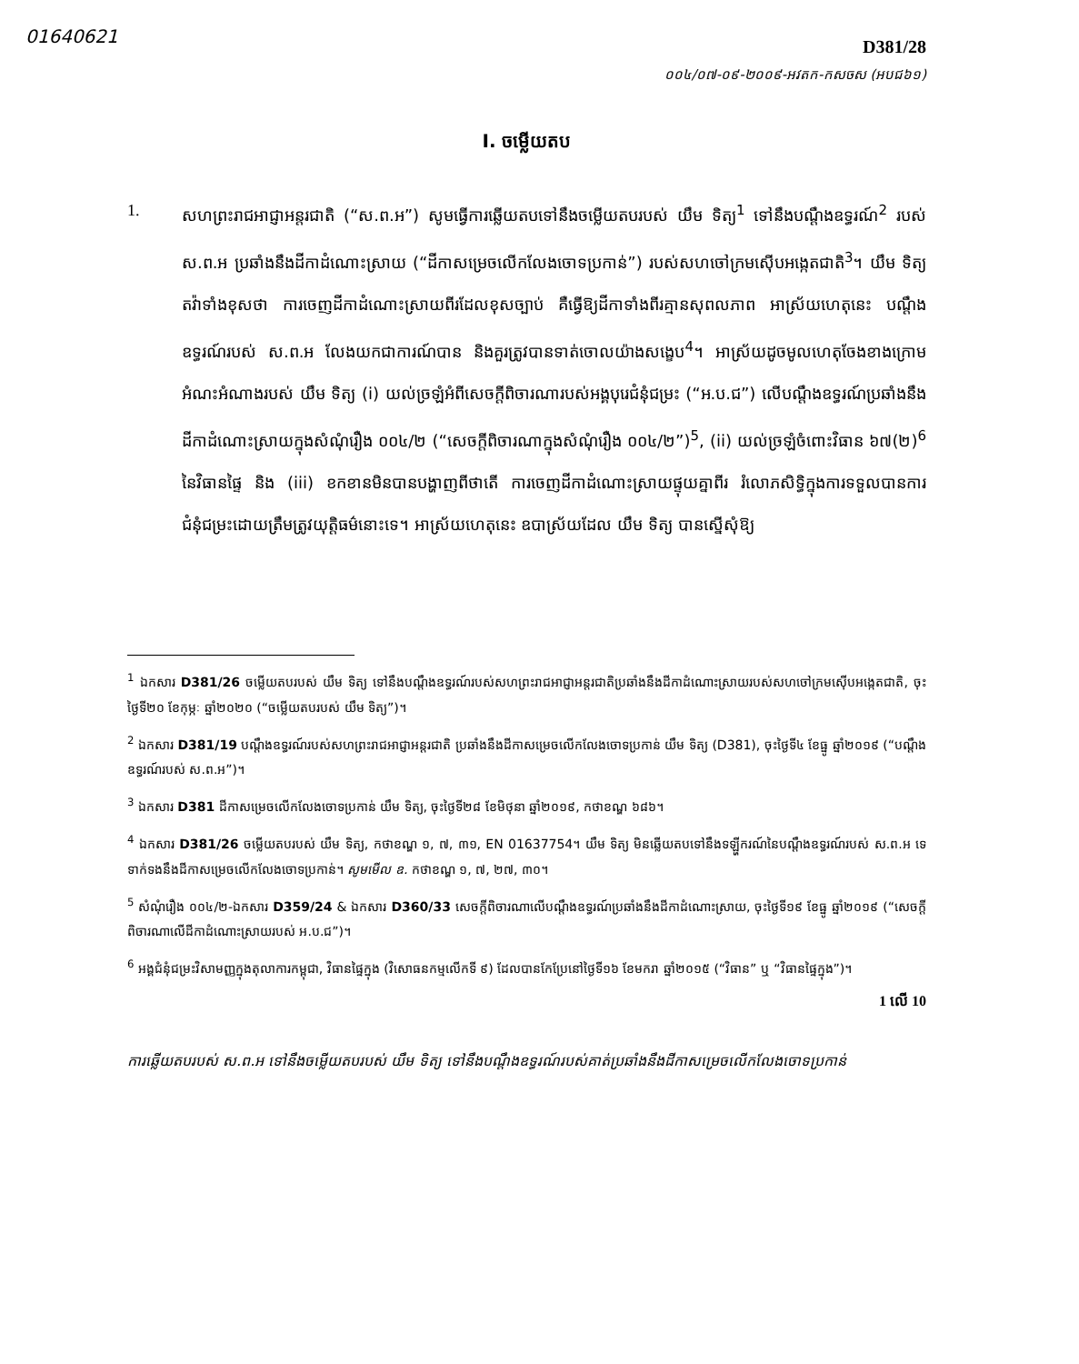01640621
D381/28
០០៤/០៧-០៩-២០០៩-អវតក-កសចស (អបជ៦១)
I. ចម្លើយតប
1. សហព្រះរាជអាជ្ញាអន្តរជាតិ (“ស.ព.អ”) សូមធ្វើការឆ្លើយតបទៅនឹងចម្លើយតបរបស់ យឹម ទិត្យ<sup>1</sup> ទៅនឹងបណ្តឹងឧទ្ធរណ៍<sup>2</sup> របស់ ស.ព.អ ប្រឆាំងនឹងដីកាដំណោះស្រាយ (“ដីកាសម្រេចលើកលែងចោទប្រកាន់”) របស់សហចៅក្រមស៊ើបអង្កេតជាតិ<sup>3</sup>។ យឹម ទិត្យ តវ៉ាទាំងខុសថា ការចេញដីកាដំណោះស្រាយពីរដែលខុសច្បាប់ គឺធ្វើឱ្យដីកាទាំងពីរគ្មានសុពលភាព អាស្រ័យហេតុនេះ បណ្តឹងឧទ្ធរណ៍របស់ ស.ព.អ លែងយកជាការណ៍បាន និងគួរត្រូវបានទាត់ចោលយ៉ាងសង្ខេប<sup>4</sup>។ អាស្រ័យដូចមូលហេតុចែងខាងក្រោម អំណះអំណាងរបស់ យឹម ទិត្យ (i) យល់ច្រឡំអំពីសេចក្តីពិចារណារបស់អង្គបុរេជំនុំជម្រះ (“អ.ប.ជ”) លើបណ្តឹងឧទ្ធរណ៍ប្រឆាំងនឹងដីកាដំណោះស្រាយក្នុងសំណុំរឿង ០០៤/២ (“សេចក្តីពិចារណាក្នុងសំណុំរឿង ០០៤/២”)<sup>5</sup>, (ii) យល់ច្រឡំចំពោះវិធាន ៦៧(២)<sup>6</sup> នៃវិធានផ្ទៃ និង (iii) ខកខានមិនបានបង្ហាញពីថាតើ ការចេញដីកាដំណោះស្រាយផ្ទុយគ្នាពីរ រំលោភសិទ្ធិក្នុងការទទួលបានការជំនុំជម្រះដោយត្រឹមត្រូវយុត្តិធម៌នោះទេ។ អាស្រ័យហេតុនេះ ឧបាស្រ័យដែល យឹម ទិត្យ បានស្នើសុំឱ្យ
<sup>1</sup> ឯកសារ D381/26 ចម្លើយតបរបស់ យឹម ទិត្យ ទៅនឹងបណ្តឹងឧទ្ធរណ៍របស់សហព្រះរាជអាជ្ញាអន្តរជាតិប្រឆាំងនឹងដីកាដំណោះស្រាយរបស់សហចៅក្រមស៊ើបអង្កេតជាតិ, ចុះថ្ងៃទី២០ ខែកុម្ភៈ ឆ្នាំ២០២០ (“ចម្លើយតបរបស់ យឹម ទិត្យ”)។
<sup>2</sup> ឯកសារ D381/19 បណ្តឹងឧទ្ធរណ៍របស់សហព្រះរាជអាជ្ញាអន្តរជាតិ ប្រឆាំងនឹងដីកាសម្រេចលើកលែងចោទប្រកាន់ យឹម ទិត្យ (D381), ចុះថ្ងៃទី៤ ខែធ្នូ ឆ្នាំ២០១៩ (“បណ្តឹងឧទ្ធរណ៍របស់ ស.ព.អ”)។
<sup>3</sup> ឯកសារ D381 ដីកាសម្រេចលើកលែងចោទប្រកាន់ យឹម ទិត្យ, ចុះថ្ងៃទី២៨ ខែមិថុនា ឆ្នាំ២០១៩, កថាខណ្ឌ ៦៨៦។
<sup>4</sup> ឯកសារ D381/26 ចម្លើយតបរបស់ យឹម ទិត្យ, កថាខណ្ឌ ១, ៧, ៣១, EN 01637754។ យឹម ទិត្យ មិនឆ្លើយតបទៅនឹងទឡ្ហីករណ៍នៃបណ្តឹងឧទ្ធរណ៍របស់ ស.ព.អ ទេ ទាក់ទងនឹងដីកាសម្រេចលើកលែងចោទប្រកាន់។ សូមមើល ឧ. កថាខណ្ឌ ១, ៧, ២៧, ៣០។
<sup>5</sup> សំណុំរឿង ០០៤/២-ឯកសារ D359/24 & ឯកសារ D360/33 សេចក្តីពិចារណាលើបណ្តឹងឧទ្ធរណ៍ប្រឆាំងនឹងដីកាដំណោះស្រាយ, ចុះថ្ងៃទី១៩ ខែធ្នូ ឆ្នាំ២០១៩ (“សេចក្តីពិចារណាលើដីកាដំណោះស្រាយរបស់ អ.ប.ជ”)។
<sup>6</sup> អង្គជំនុំជម្រះវិសាមញ្ញក្នុងតុលាការកម្ពុជា, វិធានផ្ទៃក្នុង (វិសោធនកម្មលើកទី ៩) ដែលបានកែប្រែនៅថ្ងៃទី១៦ ខែមករា ឆ្នាំ២០១៥ (“វិធាន” ឬ “វិធានផ្ទៃក្នុង”)។
1 លើ 10
ការឆ្លើយតបរបស់ ស.ព.អ ទៅនឹងចម្លើយតបរបស់ យឹម ទិត្យ ទៅនឹងបណ្តឹងឧទ្ធរណ៍របស់គាត់ប្រឆាំងនឹងដីកាសម្រេចលើកលែងចោទប្រកាន់